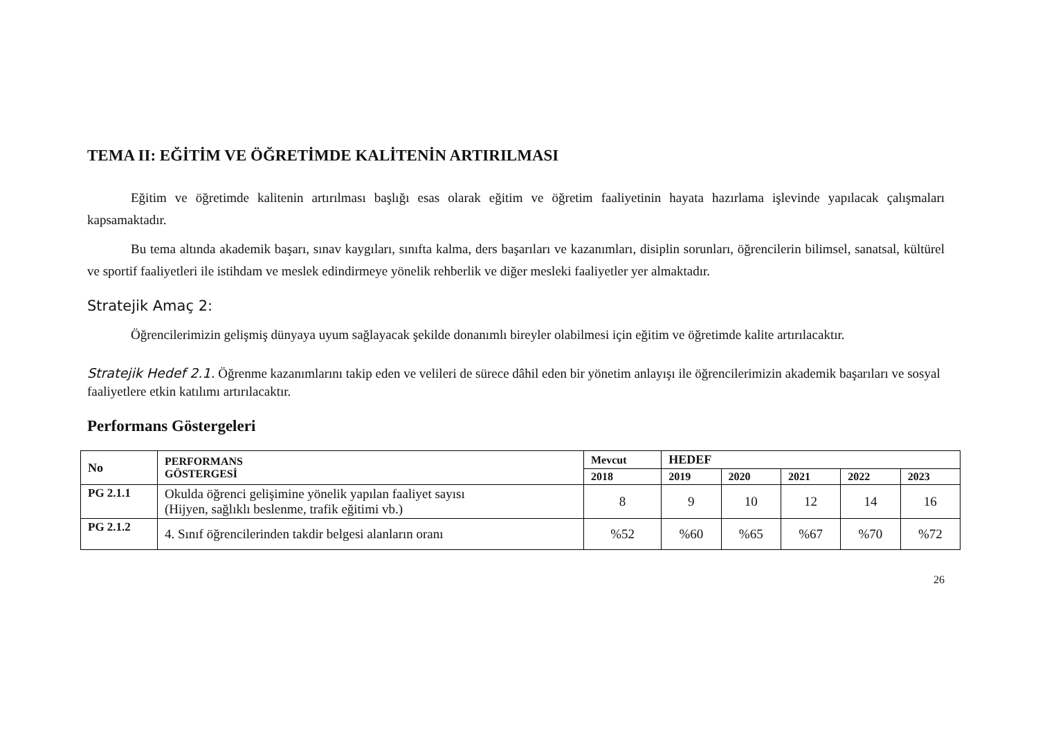TEMA II: EĞİTİM VE ÖĞRETİMDE KALİTENİN ARTIRILMASI
Eğitim ve öğretimde kalitenin artırılması başlığı esas olarak eğitim ve öğretim faaliyetinin hayata hazırlama işlevinde yapılacak çalışmaları kapsamaktadır.
Bu tema altında akademik başarı, sınav kaygıları, sınıfta kalma, ders başarıları ve kazanımları, disiplin sorunları, öğrencilerin bilimsel, sanatsal, kültürel ve sportif faaliyetleri ile istihdam ve meslek edindirmeye yönelik rehberlik ve diğer mesleki faaliyetler yer almaktadır.
Stratejik Amaç 2:
Öğrencilerimizin gelişmiş dünyaya uyum sağlayacak şekilde donanımlı bireyler olabilmesi için eğitim ve öğretimde kalite artırılacaktır.
Stratejik Hedef 2.1. Öğrenme kazanımlarını takip eden ve velileri de sürece dâhil eden bir yönetim anlayışı ile öğrencilerimizin akademik başarıları ve sosyal faaliyetlere etkin katılımı artırılacaktır.
Performans Göstergeleri
| No | PERFORMANS GÖSTERGESİ | Mevcut | HEDEF | | | | |
| --- | --- | --- | --- | --- | --- | --- | --- |
| | | 2018 | 2019 | 2020 | 2021 | 2022 | 2023 |
| PG 2.1.1 | Okulda öğrenci gelişimine yönelik yapılan faaliyet sayısı (Hijyen, sağlıklı beslenme, trafik eğitimi vb.) | 8 | 9 | 10 | 12 | 14 | 16 |
| PG 2.1.2 | 4. Sınıf öğrencilerinden takdir belgesi alanların oranı | %52 | %60 | %65 | %67 | %70 | %72 |
26